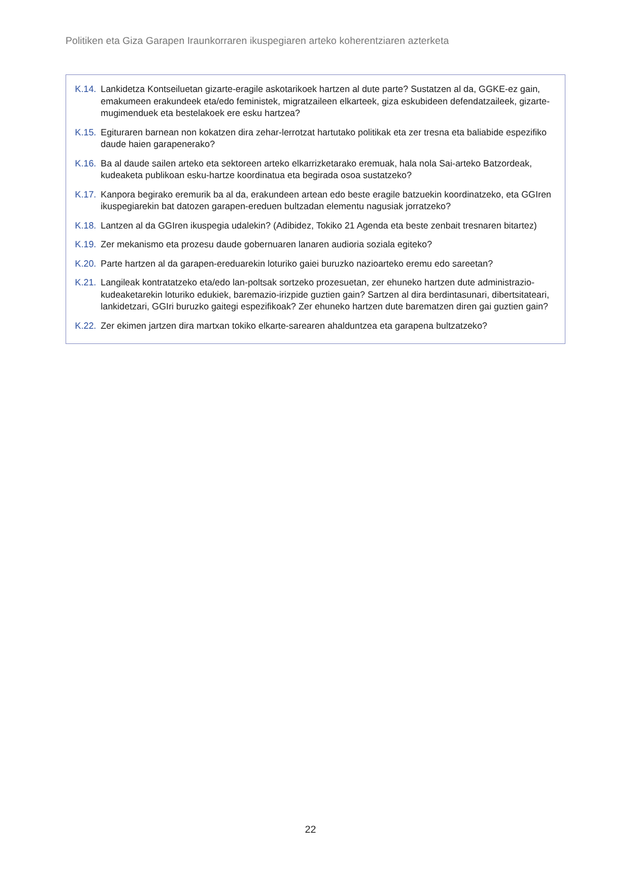Politiken eta Giza Garapen Iraunkorraren ikuspegiaren arteko koherentziaren azterketa
K.14. Lankidetza Kontseiluetan gizarte-eragile askotarikoek hartzen al dute parte? Sustatzen al da, GGKE-ez gain, emakumeen erakundeek eta/edo feministek, migratzaileen elkarteek, giza eskubideen defendatzaileek, gizarte-mugimenduek eta bestelakoek ere esku hartzea?
K.15. Egituraren barnean non kokatzen dira zehar-lerrotzat hartutako politikak eta zer tresna eta baliabide espezifiko daude haien garapenerako?
K.16. Ba al daude sailen arteko eta sektoreen arteko elkarrizketarako eremuak, hala nola Sai-arteko Batzordeak, kudeaketa publikoan esku-hartze koordinatua eta begirada osoa sustatzeko?
K.17. Kanpora begirako eremurik ba al da, erakundeen artean edo beste eragile batzuekin koordinatzeko, eta GGIren ikuspegiarekin bat datozen garapen-ereduen bultzadan elementu nagusiak jorratzeko?
K.18. Lantzen al da GGIren ikuspegia udalekin? (Adibidez, Tokiko 21 Agenda eta beste zenbait tresnaren bitartez)
K.19. Zer mekanismo eta prozesu daude gobernuaren lanaren audioria soziala egiteko?
K.20. Parte hartzen al da garapen-ereduarekin loturiko gaiei buruzko nazioarteko eremu edo sareetan?
K.21. Langileak kontratatzeko eta/edo lan-poltsak sortzeko prozesuetan, zer ehuneko hartzen dute administrazio-kudeaketarekin loturiko edukiek, baremazio-irizpide guztien gain? Sartzen al dira berdintasunari, dibertsitateari, lankidetzari, GGIri buruzko gaitegi espezifikoak? Zer ehuneko hartzen dute barematzen diren gai guztien gain?
K.22. Zer ekimen jartzen dira martxan tokiko elkarte-sarearen ahalduntzea eta garapena bultzatzeko?
22